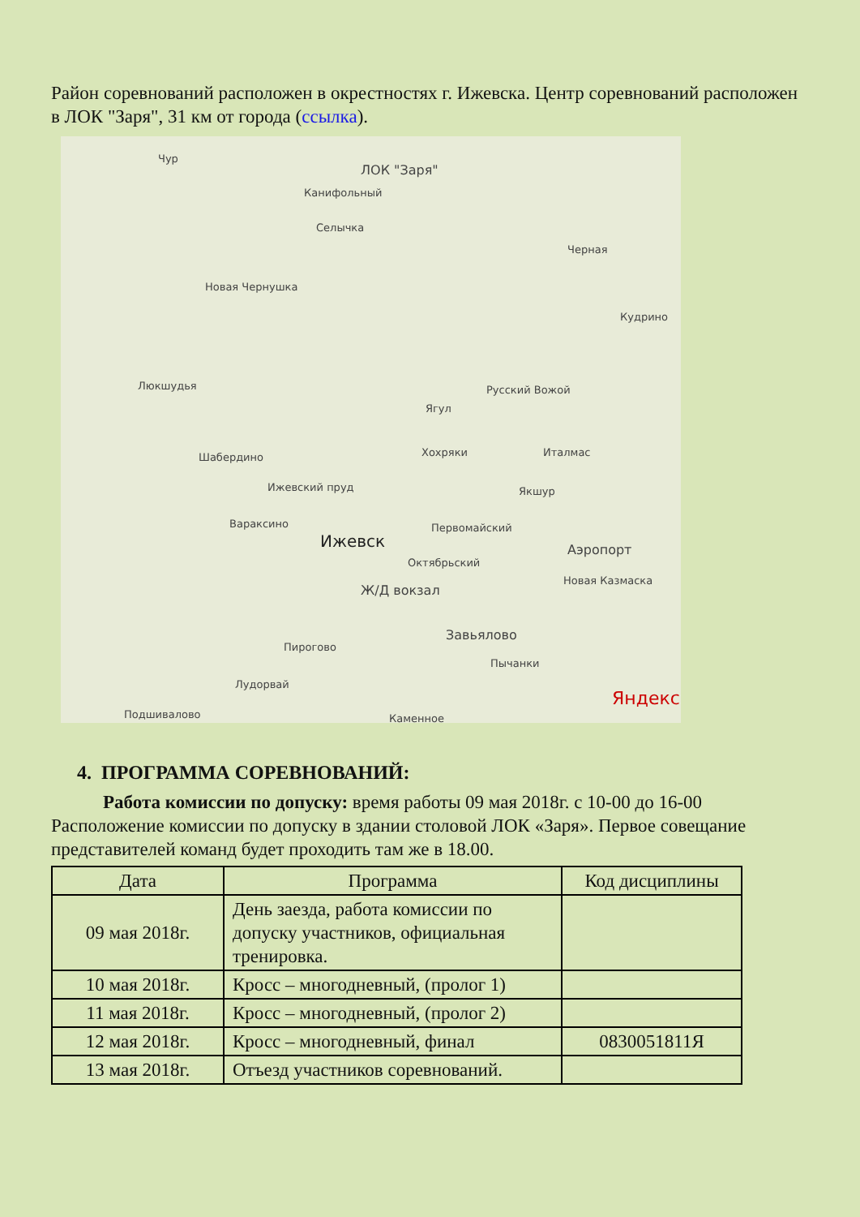Район соревнований расположен в окрестностях г. Ижевска. Центр соревнований расположен в ЛОК "Заря", 31 км от города (ссылка).
ЛОК "Заря"
Канифольный
Чур
Селычка
Черная
Новая Чернушка
Кудрино
Люкшудья Русский Вожой
Ягул
Шабердино Хохряки Италмас
Якшур Ижевский пруд
Вараксино Первомайский
Ижевск Аэропорт
Октябрьский
Новая Казмаска
Ж/Д вокзал
Завьялово
Пирогово
Пычанки
Лудорвай
Подшивалово Каменное
Яндекс
4. ПРОГРАММА СОРЕВНОВАНИЙ:
Работа комиссии по допуску: время работы 09 мая 2018г. с 10-00 до 16-00
Расположение комиссии по допуску в здании столовой ЛОК «Заря». Первое совещание представителей команд будет проходить там же в 18.00.
| Дата | Программа | Код дисциплины |
| --- | --- | --- |
| 09 мая 2018г. | День заезда, работа комиссии по допуску участников, официальная тренировка. | |
| 10 мая 2018г. | Кросс – многодневный, (пролог 1) | |
| 11 мая 2018г. | Кросс – многодневный, (пролог 2) | |
| 12 мая 2018г. | Кросс – многодневный, финал | 0830051811Я |
| 13 мая 2018г. | Отъезд участников соревнований. | |